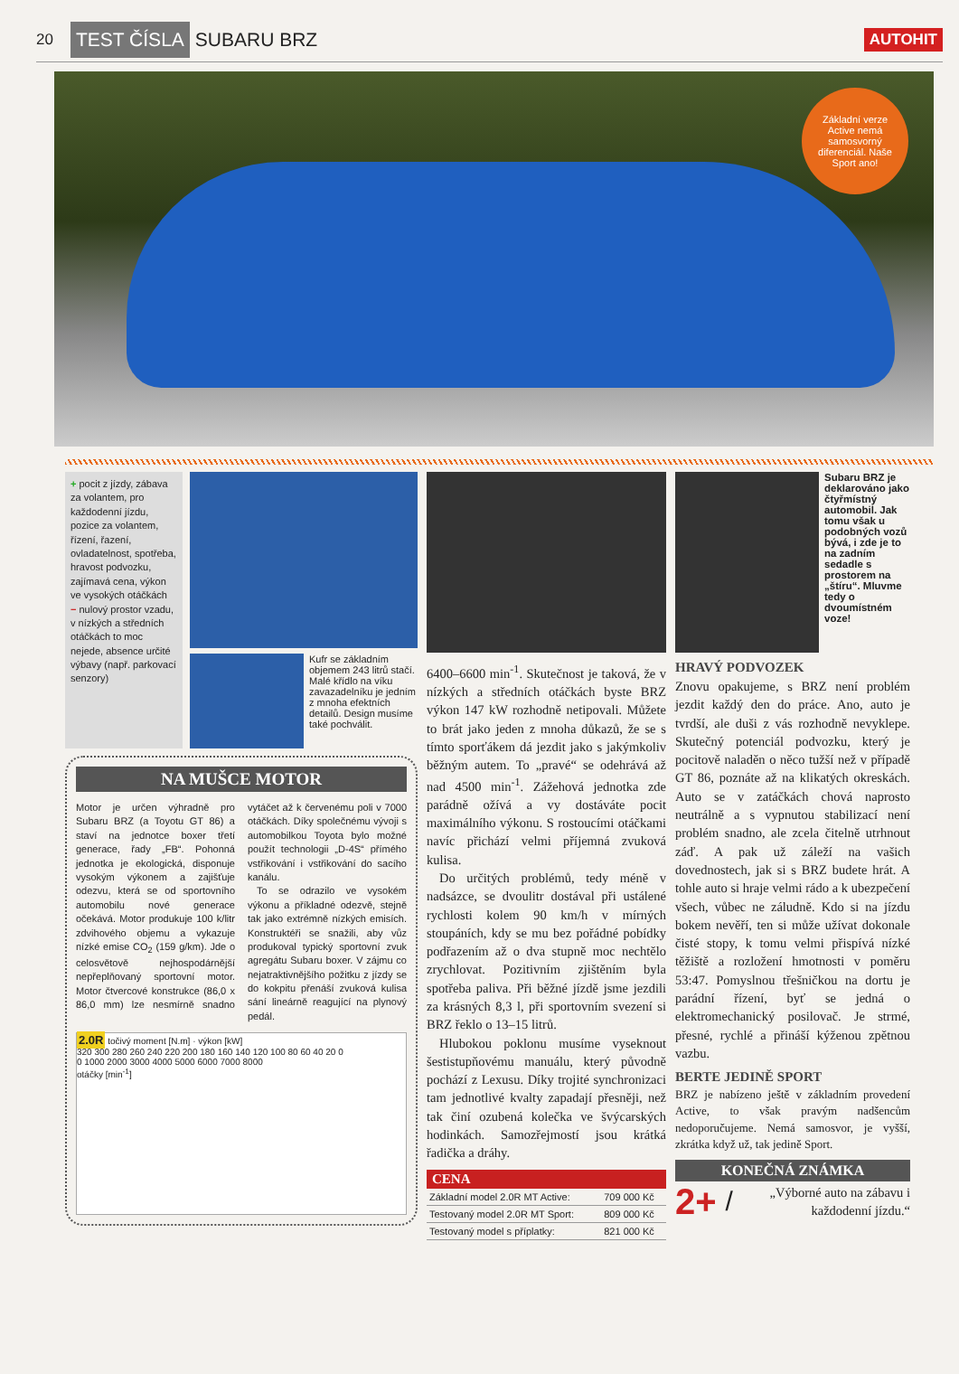20 TEST ČÍSLA SUBARU BRZ AUTOHIT
Základní verze Active nemá samosvorný diferenciál. Naše Sport ano!
+ pocit z jízdy, zábava za volantem, pro každodenní jízdu, pozice za volantem, řízení, řazení, ovladatelnost, spotřeba, hravost podvozku, zajímavá cena, výkon ve vysokých otáčkách
− nulový prostor vzadu, v nízkých a středních otáčkách to moc nejede, absence určité výbavy (např. parkovací senzory)
Kufr se základním objemem 243 litrů stačí. Malé křídlo na víku zavazadelníku je jedním z mnoha efektních detailů. Design musíme také pochválit.
NA MUŠCE MOTOR
Motor je určen výhradně pro Subaru BRZ (a Toyotu GT 86) a staví na jednotce boxer třetí generace, řady „FB“. Pohonná jednotka je ekologická, disponuje vysokým výkonem a zajišťuje odezvu, která se od sportovního automobilu nové generace očekává. Motor produkuje 100 k/litr zdvihového objemu a vykazuje nízké emise CO<sub>2</sub> (159 g/km). Jde o celosvětově nejhospodárnější nepřeplňovaný sportovní motor. Motor čtvercové konstrukce (86,0 x 86,0 mm) lze nesmírně snadno vytáčet až k červenému poli v 7000 otáčkách. Díky společnému vývoji s automobilkou Toyota bylo možné použít technologii „D-4S“ přímého vstřikování i vstřikování do sacího kanálu.
To se odrazilo ve vysokém výkonu a příkladné odezvě, stejně tak jako extrémně nízkých emisích. Konstruktéři se snažili, aby vůz produkoval typický sportovní zvuk agregátu Subaru boxer. V zájmu co nejatraktivnějšího požitku z jízdy se do kokpitu přenáší zvuková kulisa sání lineárně reagující na plynový pedál.
2.0R točivý moment [N.m] · výkon [kW]
320 300 280 260 240 220 200 180 160 140 120 100 80 60 40 20 0
0 1000 2000 3000 4000 5000 6000 7000 8000
otáčky [min<sup>-1</sup>]
6400–6600 min<sup>-1</sup>. Skutečnost je taková, že v nízkých a středních otáčkách byste BRZ výkon 147 kW rozhodně netipovali. Můžete to brát jako jeden z mnoha důkazů, že se s tímto sporťákem dá jezdit jako s jakýmkoliv běžným autem. To „pravé“ se odehrává až nad 4500 min<sup>-1</sup>. Zážehová jednotka zde parádně ožívá a vy dostáváte pocit maximálního výkonu. S rostoucími otáčkami navíc přichází velmi příjemná zvuková kulisa.
Do určitých problémů, tedy méně v nadsázce, se dvoulitr dostával při ustálené rychlosti kolem 90 km/h v mírných stoupáních, kdy se mu bez pořádné pobídky podřazením až o dva stupně moc nechtělo zrychlovat. Pozitivním zjištěním byla spotřeba paliva. Při běžné jízdě jsme jezdili za krásných 8,3 l, při sportovním svezení si BRZ řeklo o 13–15 litrů.
Hlubokou poklonu musíme vyseknout šestistupňovému manuálu, který původně pochází z Lexusu. Díky trojité synchronizaci tam jednotlivé kvalty zapadají přesněji, než tak činí ozubená kolečka ve švýcarských hodinkách. Samozřejmostí jsou krátká řadička a dráhy.
CENA
| Základní model 2.0R MT Active: | 709 000 Kč |
| Testovaný model 2.0R MT Sport: | 809 000 Kč |
| Testovaný model s příplatky: | 821 000 Kč |
Subaru BRZ je deklarováno jako čtyřmístný automobil. Jak tomu však u podobných vozů bývá, i zde je to na zadním sedadle s prostorem na „štíru“. Mluvme tedy o dvoumístném voze!
HRAVÝ PODVOZEK
Znovu opakujeme, s BRZ není problém jezdit každý den do práce. Ano, auto je tvrdší, ale duši z vás rozhodně nevyklepe. Skutečný potenciál podvozku, který je pocitově naladěn o něco tužší než v případě GT 86, poznáte až na klikatých okreskách. Auto se v zatáčkách chová naprosto neutrálně a s vypnutou stabilizací není problém snadno, ale zcela čitelně utrhnout záď. A pak už záleží na vašich dovednostech, jak si s BRZ budete hrát. A tohle auto si hraje velmi rádo a k ubezpečení všech, vůbec ne záludně. Kdo si na jízdu bokem nevěří, ten si může užívat dokonale čisté stopy, k tomu velmi přispívá nízké těžiště a rozložení hmotnosti v poměru 53:47. Pomyslnou třešničkou na dortu je parádní řízení, byť se jedná o elektromechanický posilovač. Je strmé, přesné, rychlé a přináší kýženou zpětnou vazbu.
BERTE JEDINĚ SPORT
BRZ je nabízeno ještě v základním provedení Active, to však pravým nadšencům nedoporučujeme. Nemá samosvor, je vyšší, zkrátka když už, tak jedině Sport.
KONEČNÁ ZNÁMKA
2+ / „Výborné auto na zábavu i každodenní jízdu.“